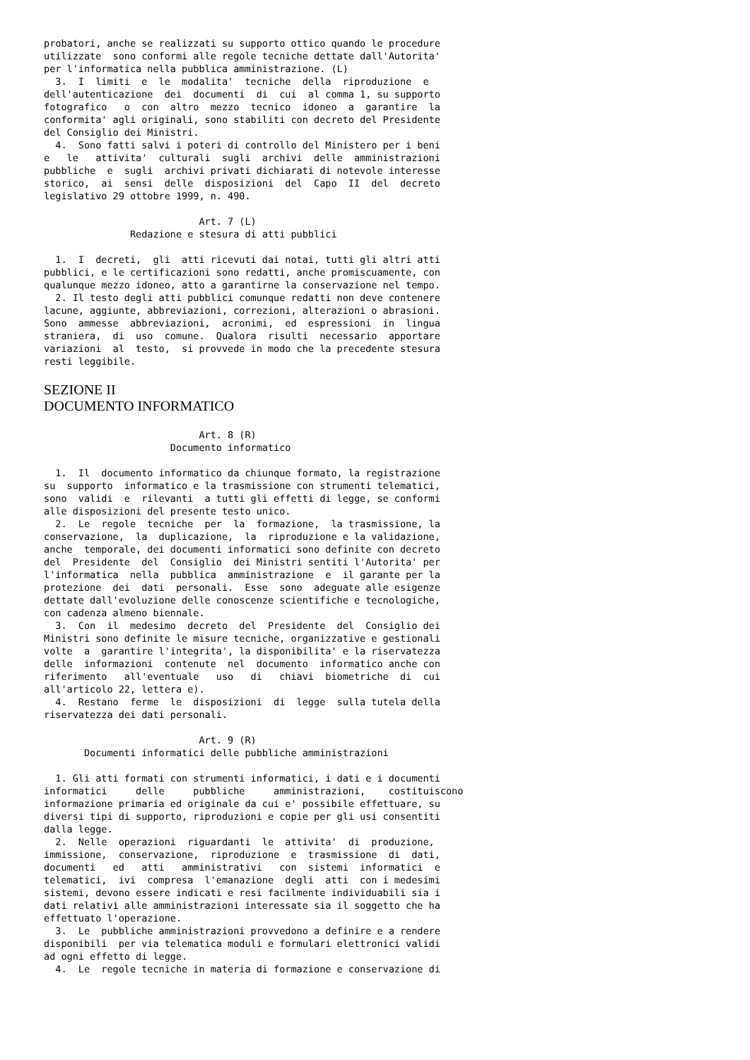probatori, anche se realizzati su supporto ottico quando le procedure
utilizzate  sono conformi alle regole tecniche dettate dall'Autorita'
per l'informatica nella pubblica amministrazione. (L)
  3.  I  limiti  e  le  modalita'  tecniche  della  riproduzione  e
dell'autenticazione  dei  documenti  di  cui  al comma 1, su supporto
fotografico   o  con  altro  mezzo  tecnico  idoneo  a  garantire  la
conformita' agli originali, sono stabiliti con decreto del Presidente
del Consiglio dei Ministri.
  4.  Sono fatti salvi i poteri di controllo del Ministero per i beni
e   le   attivita'  culturali  sugli  archivi  delle  amministrazioni
pubbliche  e  sugli  archivi privati dichiarati di notevole interesse
storico,  ai  sensi  delle  disposizioni  del  Capo  II  del  decreto
legislativo 29 ottobre 1999, n. 490.

                           Art. 7 (L)
               Redazione e stesura di atti pubblici

  1.  I  decreti,  gli  atti ricevuti dai notai, tutti gli altri atti
pubblici, e le certificazioni sono redatti, anche promiscuamente, con
qualunque mezzo idoneo, atto a garantirne la conservazione nel tempo.
  2. Il testo degli atti pubblici comunque redatti non deve contenere
lacune, aggiunte, abbreviazioni, correzioni, alterazioni o abrasioni.
Sono  ammesse  abbreviazioni,  acronimi,  ed  espressioni  in  lingua
straniera,  di  uso  comune.  Qualora  risulti  necessario  apportare
variazioni  al  testo,  si provvede in modo che la precedente stesura
resti leggibile.
SEZIONE II
DOCUMENTO INFORMATICO
                           Art. 8 (R)
                      Documento informatico

  1.  Il  documento informatico da chiunque formato, la registrazione
su  supporto  informatico e la trasmissione con strumenti telematici,
sono  validi  e  rilevanti  a tutti gli effetti di legge, se conformi
alle disposizioni del presente testo unico.
  2.  Le  regole  tecniche  per  la  formazione,  la trasmissione, la
conservazione,  la  duplicazione,  la  riproduzione e la validazione,
anche  temporale, dei documenti informatici sono definite con decreto
del  Presidente  del  Consiglio  dei Ministri sentiti l'Autorita' per
l'informatica  nella  pubblica  amministrazione  e  il garante per la
protezione  dei  dati  personali.  Esse  sono  adeguate alle esigenze
dettate dall'evoluzione delle conoscenze scientifiche e tecnologiche,
con cadenza almeno biennale.
  3.  Con  il  medesimo  decreto  del  Presidente  del  Consiglio dei
Ministri sono definite le misure tecniche, organizzative e gestionali
volte  a  garantire l'integrita', la disponibilita' e la riservatezza
delle  informazioni  contenute  nel  documento  informatico anche con
riferimento   all'eventuale   uso   di   chiavi  biometriche  di  cui
all'articolo 22, lettera e).
  4.  Restano  ferme  le  disposizioni  di  legge  sulla tutela della
riservatezza dei dati personali.

                           Art. 9 (R)
       Documenti informatici delle pubbliche amministrazioni

  1. Gli atti formati con strumenti informatici, i dati e i documenti
informatici     delle     pubbliche     amministrazioni,    costituiscono
informazione primaria ed originale da cui e' possibile effettuare, su
diversi tipi di supporto, riproduzioni e copie per gli usi consentiti
dalla legge.
  2.  Nelle  operazioni  riguardanti  le  attivita'  di  produzione,
immissione,  conservazione,  riproduzione  e  trasmissione  di  dati,
documenti   ed   atti   amministrativi   con  sistemi  informatici  e
telematici,  ivi  compresa  l'emanazione  degli  atti  con i medesimi
sistemi, devono essere indicati e resi facilmente individuabili sia i
dati relativi alle amministrazioni interessate sia il soggetto che ha
effettuato l'operazione.
  3.  Le  pubbliche amministrazioni provvedono a definire e a rendere
disponibili  per via telematica moduli e formulari elettronici validi
ad ogni effetto di legge.
  4.  Le  regole tecniche in materia di formazione e conservazione di